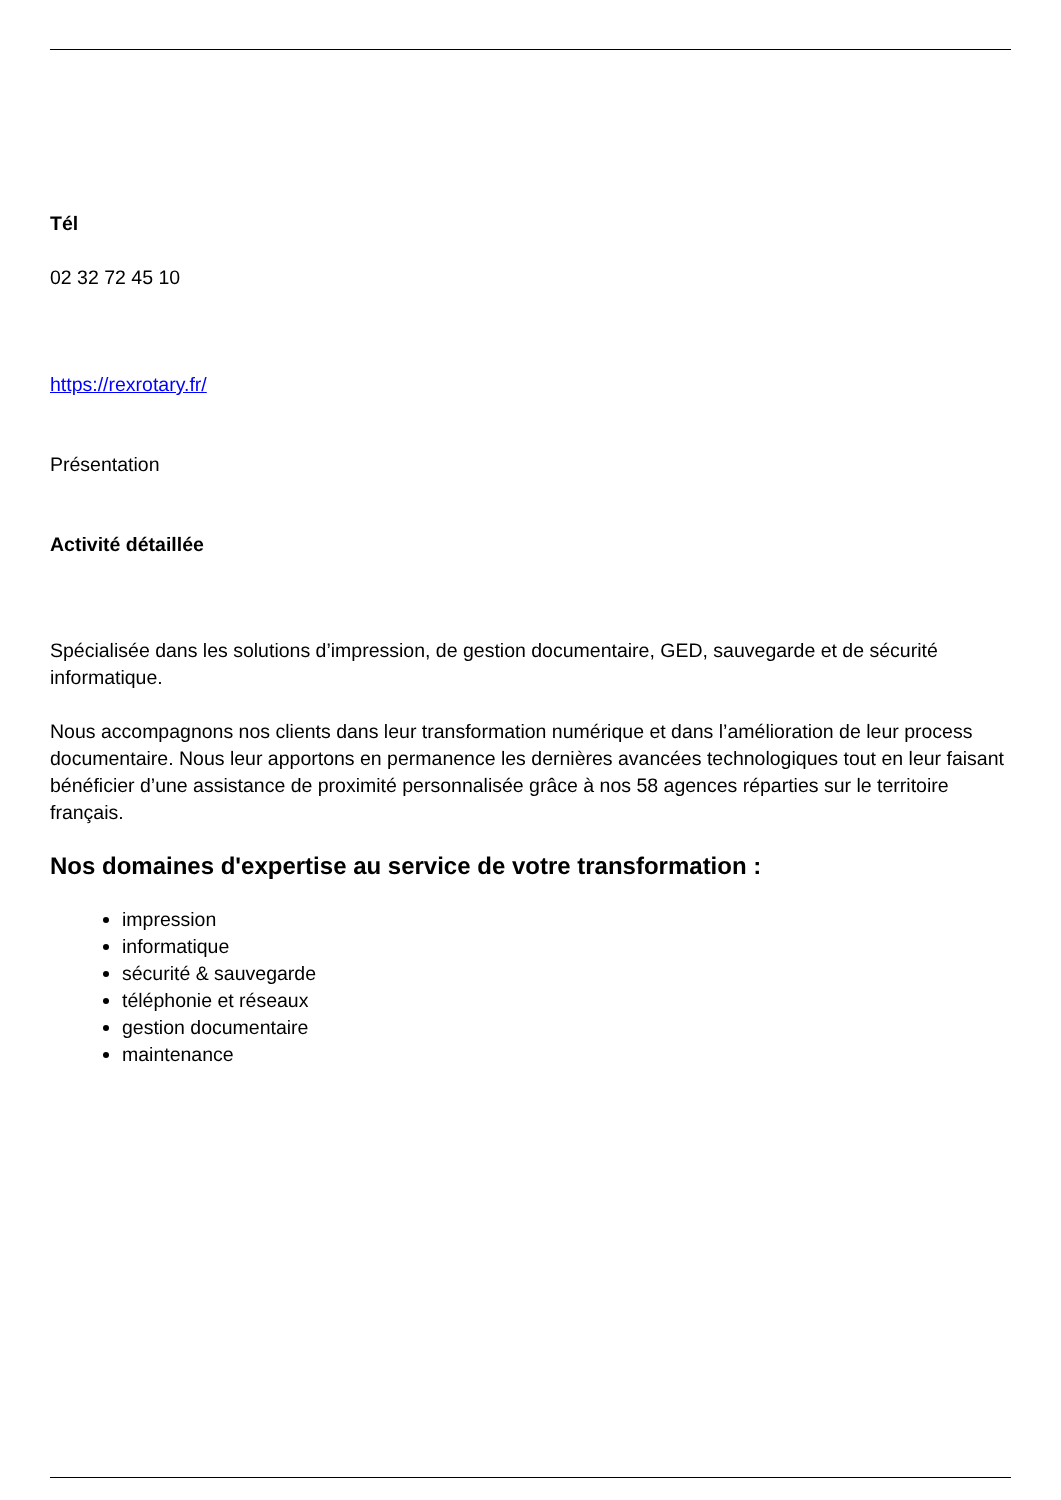Tél
02 32 72 45 10
https://rexrotary.fr/
Présentation
Activité détaillée
Spécialisée dans les solutions d’impression, de gestion documentaire, GED, sauvegarde et de sécurité informatique.
Nous accompagnons nos clients dans leur transformation numérique et dans l’amélioration de leur process documentaire. Nous leur apportons en permanence les dernières avancées technologiques tout en leur faisant bénéficier d’une assistance de proximité personnalisée grâce à nos 58 agences réparties sur le territoire français.
Nos domaines d'expertise au service de votre transformation :
impression
informatique
sécurité & sauvegarde
téléphonie et réseaux
gestion documentaire
maintenance